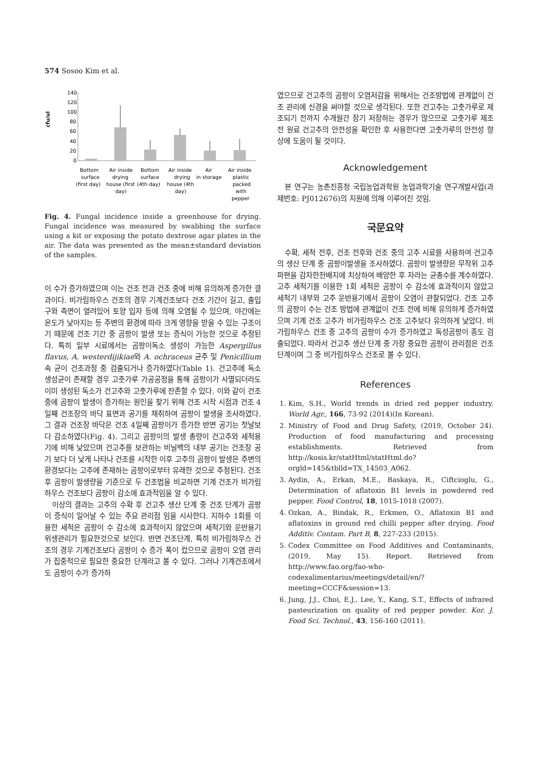574 Sosoo Kim et al.
cfu/ul
140
120
100
80
60
40
20
0
Bottom
Air inside
Bottom
Air inside
Air
Air inside
surface
drying
surface
drying
in storage
plastic
(first day)
house (first
(4th day)
house (4th
packed
day)
day)
with
pepper
Fig. 4. Fungal incidence inside a greenhouse for drying. Fungal incidence was measured by swabbing the surface using a kit or exposing the potato dextrose agar plates in the air. The data was presented as the mean±standard deviation of the samples.
이 수가 증가하였으며 이는 건조 전과 건조 중에 비해 유의하게 증가한 결과이다. 비가림하우스 건조의 경우 기계건조보다 건조 기간이 길고, 출입구와 측면이 열려있어 토양 입자 등에 의해 오염될 수 있으며, 야간에는 온도가 낮아지는 등 주변의 환경에 따라 크게 영향을 받을 수 있는 구조이기 때문에 건조 기간 중 곰팡이 발생 또는 증식이 가능한 것으로 추정된다. 특히 일부 시료에서는 곰팡이독소 생성이 가능한 Aspergillus flavus, A. westerdijikiae와 A. ochraceus 균주 및 Penicillium 속 균이 건조과정 중 검출되거나 증가하였다(Table 1). 건고추에 독소 생성균이 존재할 경우 고춧가루 가공공정을 통해 곰팡이가 사멸되더라도 이미 생성된 독소가 건고추와 고춧가루에 잔존할 수 있다. 이와 같이 건조 중에 곰팡이 발생이 증가하는 원인을 찾기 위해 건조 시작 시점과 건조 4일째 건조장의 바닥 표면과 공기를 채취하여 곰팡이 발생을 조사하였다. 그 결과 건조장 바닥은 건조 4일째 곰팡이가 증가한 반면 공기는 첫날보다 감소하였다(Fig. 4). 그리고 곰팡이의 발생 총량이 건고추와 세척용기에 비해 낮았으며 건고추를 보관하는 비닐백의 내부 공기는 건조장 공기 보다 더 낮게 나타나 건조를 시작한 이후 고추의 곰팡이 발생은 주변의 환경보다는 고추에 존재하는 곰팡이로부터 유래한 것으로 추정된다. 건조 후 곰팡이 발생량을 기준으로 두 건조법을 비교하면 기계 건조가 비가림하우스 건조보다 곰팡이 감소에 효과적임을 알 수 있다.
이상의 결과는 고추의 수확 후 건고추 생산 단계 중 건조 단계가 곰팡이 증식이 일어날 수 있는 주요 관리점 임을 시사한다. 지하수 1회를 이용한 세척은 곰팡이 수 감소에 효과적이지 않았으며 세척기와 운반용기 위생관리가 필요한것으로 보인다. 반면 건조단계, 특히 비가림하우스 건조의 경우 기계건조보다 곰팡이 수 증가 폭이 컸으므로 곰팡이 오염 관리가 집중적으로 필요한 중요한 단계라고 볼 수 있다. 그러나 기계건조에서도 곰팡이 수가 증가하
였으므로 건고추의 곰팡이 오염저감을 위해서는 건조방법에 관계없이 건조 관리에 신경을 써야할 것으로 생각된다. 또한 건고추는 고춧가루로 제조되기 전까지 수개월간 장기 저장하는 경우가 많으므로 고춧가루 제조 전 원료 건고추의 안전성을 확인한 후 사용한다면 고춧가루의 안전성 향상에 도움이 될 것이다.
Acknowledgement
본 연구는 농촌진흥청 국립농업과학원 농업과학기술 연구개발사업(과제번호: PJ012676)의 지원에 의해 이루어진 것임.
국문요약
수확, 세척 전후, 건조 전후와 건조 중의 고추 시료를 사용하여 건고추의 생산 단계 중 곰팡이발생을 조사하였다. 곰팡이 발생량은 무작위 고추 파편을 감자한천배지에 치상하여 배양한 후 자라는 균총수를 계수하였다. 고추 세척기를 이용한 1회 세척은 곰팡이 수 감소에 효과적이지 않았고 세척기 내부와 고추 운반용기에서 곰팡이 오염이 관찰되었다. 건조 고추의 곰팡이 수는 건조 방법에 관계없이 건조 전에 비해 유의하게 증가하였으며 기계 건조 고추가 비가림하우스 건조 고추보다 유의하게 낮았다. 비가림하우스 건조 중 고추의 곰팡이 수가 증가하였고 독성곰팡이 종도 검출되었다. 따라서 건고추 생산 단계 중 가장 중요한 곰팡이 관리점은 건조 단계이며 그 중 비가림하우스 건조로 볼 수 있다.
References
1. Kim, S.H., World trends in dried red pepper industry. World Agr., 166, 73-92 (2014)(In Korean).
2. Ministry of Food and Drug Safety, (2019, October 24). Production of food manufacturing and processing establishments. Retrieved from http://kosis.kr/statHtml/statHtml.do?orgld=145&tblld=TX_14503_A062.
3. Aydin, A., Erkan, M.E., Baskaya, R., Ciftcioglu, G., Determination of aflatoxin B1 levels in powdered red pepper. Food Control, 18, 1015-1018 (2007).
4. Ozkan, A., Bindak, R., Erkmen, O., Aflatoxin B1 and aflatoxins in ground red chilli pepper after drying. Food Additiv. Contam. Part B, 8, 227-233 (2015).
5. Codex Committee on Food Additives and Contaminants, (2019, May 15). Report. Retrieved from http://www.fao.org/fao-who-codexalimentarius/meetings/detail/en/?meeting=CCCF&session=13.
6. Jung, J.J., Choi, E.J., Lee, Y., Kang, S.T., Effects of infrared pasteurization on quality of red pepper powder. Kor. J. Food Sci. Technol., 43, 156-160 (2011).